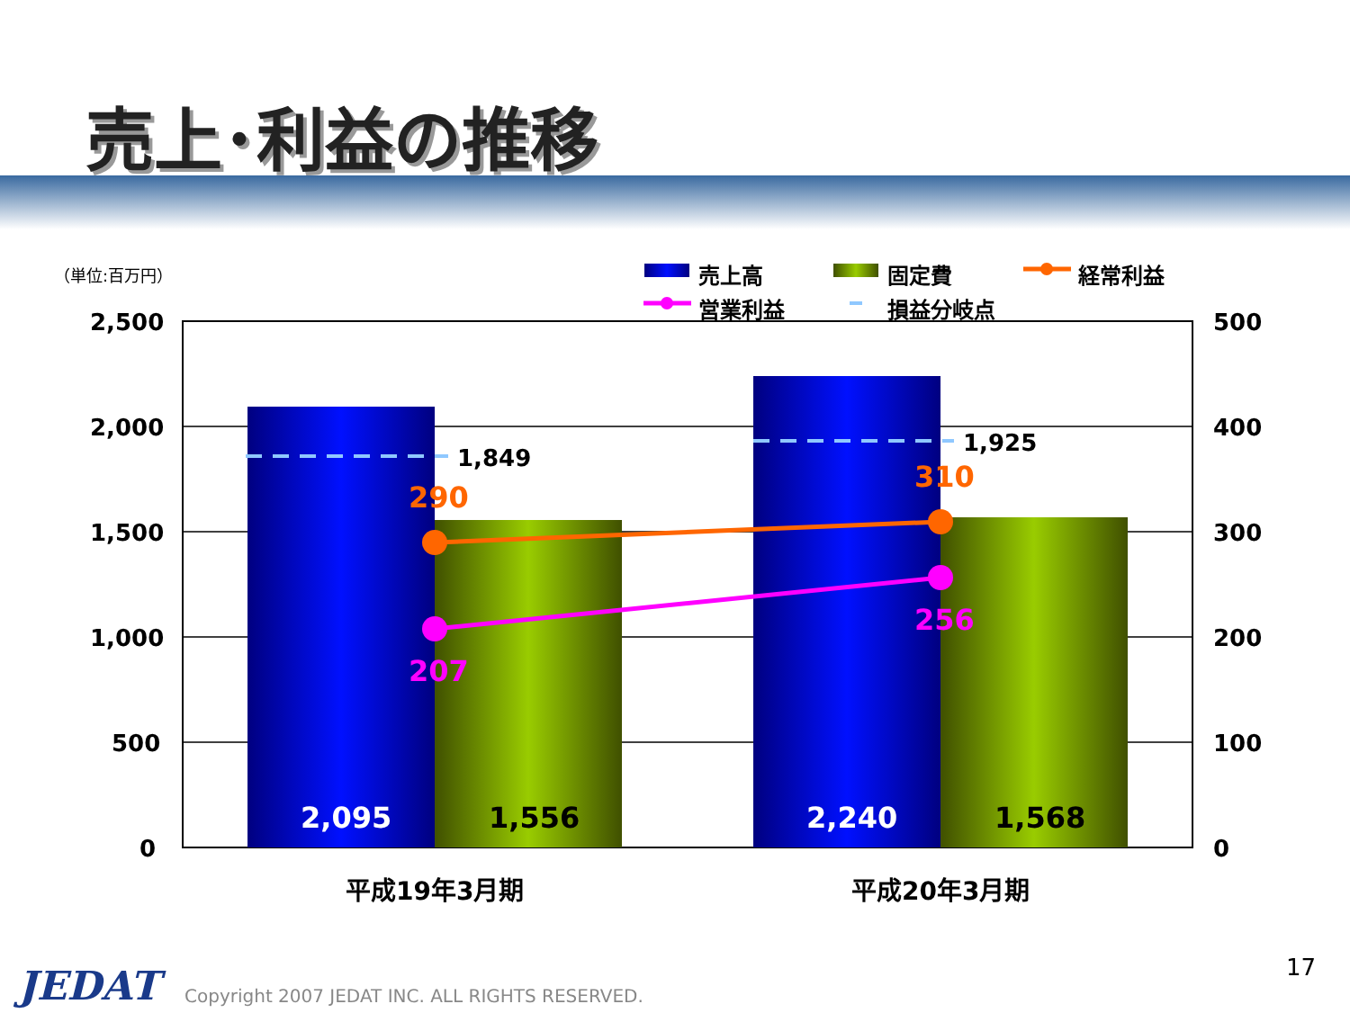売上･利益の推移
（単位:百万円） 売上高 固定費 経常利益
営業利益 損益分岐点
2,500
2,000
1,500
1,000
500
0
500
400
300
200
100
0
1,849
1,925
290
310
207
256
2,095 1,556 2,240 1,568
平成19年3月期 平成20年3月期
JEDAT
Copyright 2007 JEDAT INC. ALL RIGHTS RESERVED.
17